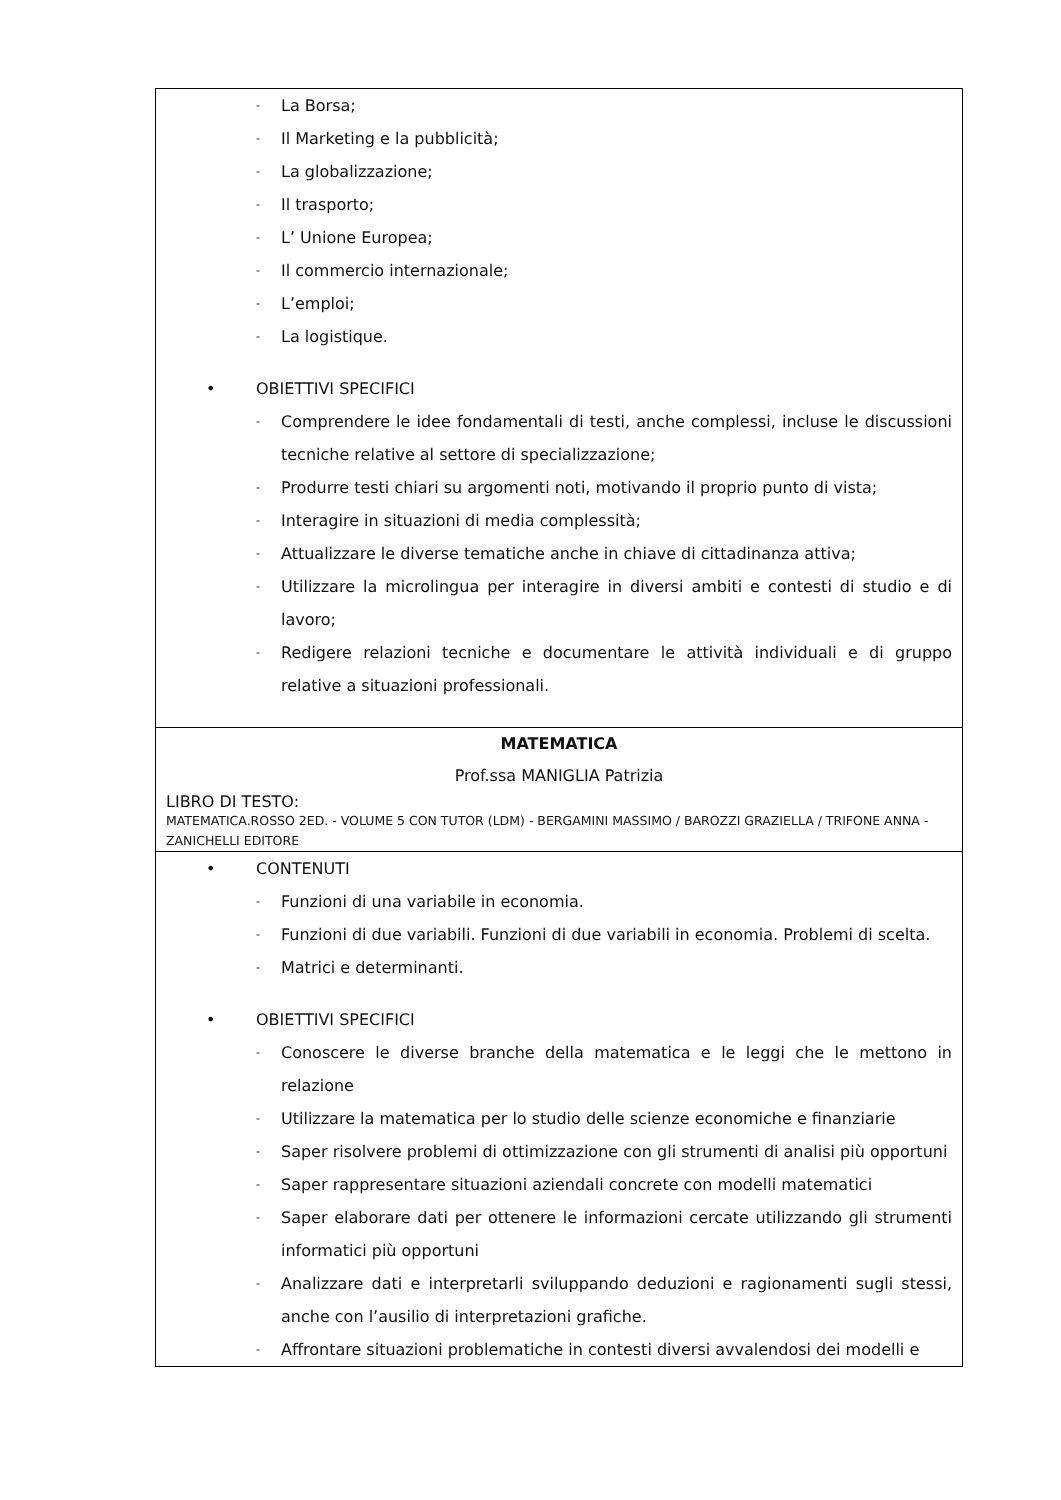| - La Borsa; - Il Marketing e la pubblicità; - La globalizzazione; - Il trasporto; - L’ Unione Europea; - Il commercio internazionale; - L’emploi; - La logistique. • OBIETTIVI SPECIFICI - Comprendere le idee fondamentali di testi, anche complessi, incluse le discussioni tecniche relative al settore di specializzazione; - Produrre testi chiari su argomenti noti, motivando il proprio punto di vista; - Interagire in situazioni di media complessità; - Attualizzare le diverse tematiche anche in chiave di cittadinanza attiva; - Utilizzare la microlingua per interagire in diversi ambiti e contesti di studio e di lavoro; - Redigere relazioni tecniche e documentare le attività individuali e di gruppo relative a situazioni professionali. |
| MATEMATICA Prof.ssa MANIGLIA Patrizia LIBRO DI TESTO: MATEMATICA.ROSSO 2ED. - VOLUME 5 CON TUTOR (LDM) - BERGAMINI MASSIMO / BAROZZI GRAZIELLA / TRIFONE ANNA - ZANICHELLI EDITORE |
| • CONTENUTI - Funzioni di una variabile in economia. - Funzioni di due variabili. Funzioni di due variabili in economia. Problemi di scelta. - Matrici e determinanti. • OBIETTIVI SPECIFICI - Conoscere le diverse branche della matematica e le leggi che le mettono in relazione - Utilizzare la matematica per lo studio delle scienze economiche e finanziarie - Saper risolvere problemi di ottimizzazione con gli strumenti di analisi più opportuni - Saper rappresentare situazioni aziendali concrete con modelli matematici - Saper elaborare dati per ottenere le informazioni cercate utilizzando gli strumenti informatici più opportuni - Analizzare dati e interpretarli sviluppando deduzioni e ragionamenti sugli stessi, anche con l’ausilio di interpretazioni grafiche. - Affrontare situazioni problematiche in contesti diversi avvalendosi dei modelli e |